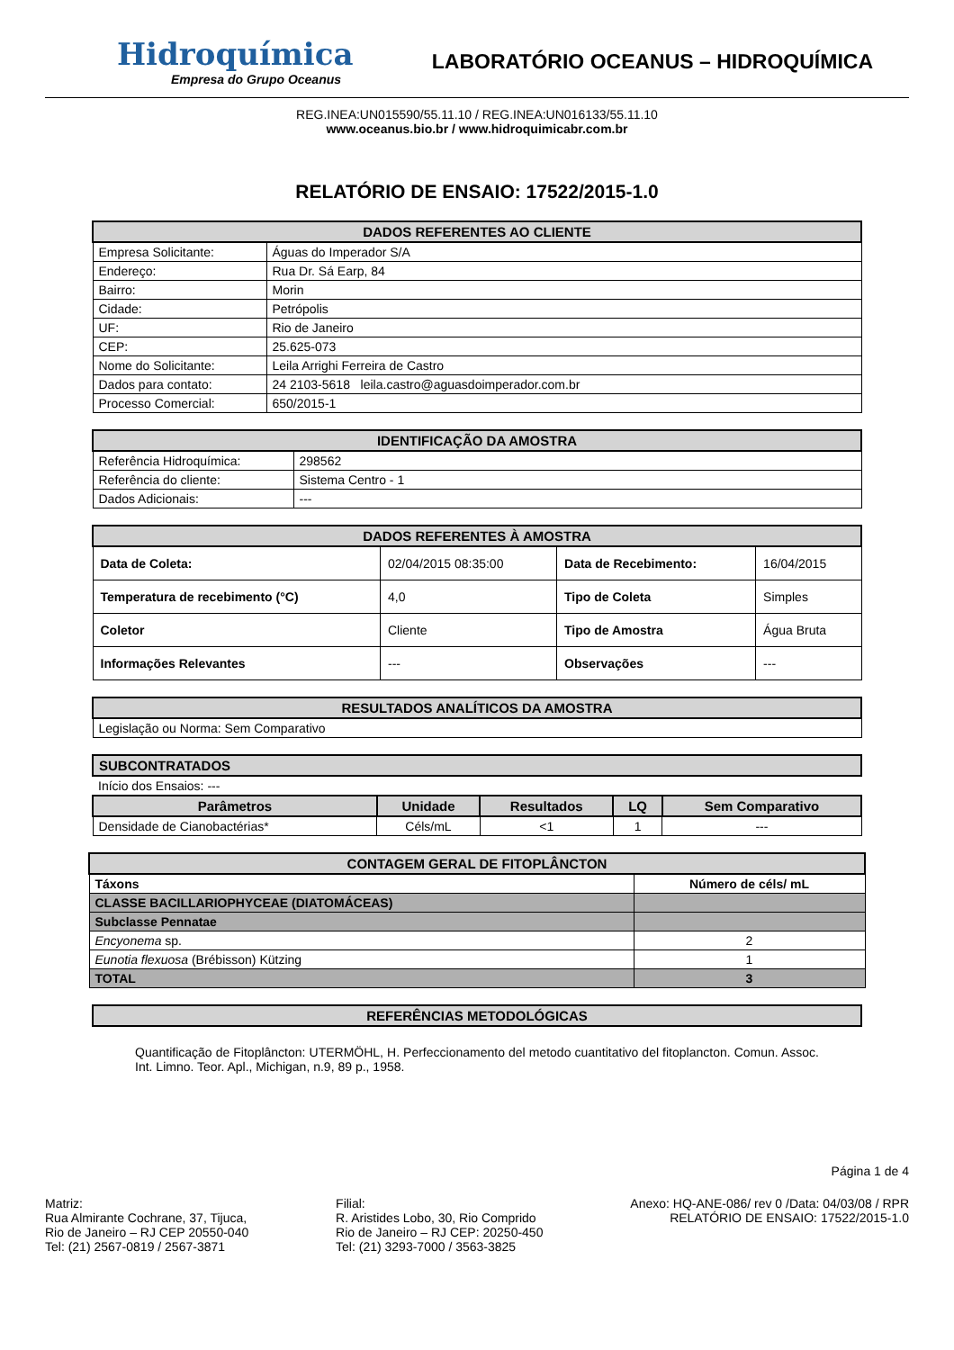Hidroquímica
Empresa do Grupo Oceanus
LABORATÓRIO OCEANUS – HIDROQUÍMICA
REG.INEA:UN015590/55.11.10 / REG.INEA:UN016133/55.11.10
www.oceanus.bio.br / www.hidroquimicabr.com.br
RELATÓRIO DE ENSAIO: 17522/2015-1.0
| DADOS REFERENTES AO CLIENTE | |
| --- | --- |
| Empresa Solicitante: | Águas do Imperador S/A |
| Endereço: | Rua Dr. Sá Earp, 84 |
| Bairro: | Morin |
| Cidade: | Petrópolis |
| UF: | Rio de Janeiro |
| CEP: | 25.625-073 |
| Nome do Solicitante: | Leila Arrighi Ferreira de Castro |
| Dados para contato: | 24 2103-5618 leila.castro@aguasdoimperador.com.br |
| Processo Comercial: | 650/2015-1 |
| IDENTIFICAÇÃO DA AMOSTRA | |
| --- | --- |
| Referência Hidroquímica: | 298562 |
| Referência do cliente: | Sistema Centro - 1 |
| Dados Adicionais: | --- |
| DADOS REFERENTES À AMOSTRA | | | |
| --- | --- | --- | --- |
| Data de Coleta: | 02/04/2015 08:35:00 | Data de Recebimento: | 16/04/2015 |
| Temperatura de recebimento (°C) | 4,0 | Tipo de Coleta | Simples |
| Coletor | Cliente | Tipo de Amostra | Água Bruta |
| Informações Relevantes | --- | Observações | --- |
| RESULTADOS ANALÍTICOS DA AMOSTRA |
| --- |
| Legislação ou Norma: Sem Comparativo |
| SUBCONTRATADOS | | | | |
| --- | --- | --- | --- | --- |
| Início dos Ensaios: --- | | | | |
| Parâmetros | Unidade | Resultados | LQ | Sem Comparativo |
| Densidade de Cianobactérias* | Céls/mL | <1 | 1 | --- |
| CONTAGEM GERAL DE FITOPLÂNCTON | |
| --- | --- |
| Táxons | Número de céls/ mL |
| CLASSE BACILLARIOPHYCEAE (DIATOMÁCEAS) | |
| Subclasse Pennatae | |
| Encyonema sp. | 2 |
| Eunotia flexuosa (Brébisson) Kützing | 1 |
| TOTAL | 3 |
| REFERÊNCIAS METODOLÓGICAS |
| --- |
Quantificação de Fitoplâncton: UTERMÖHL, H. Perfeccionamento del metodo cuantitativo del fitoplancton. Comun. Assoc. Int. Limno. Teor. Apl., Michigan, n.9, 89 p., 1958.
Página 1 de 4
Matriz:
Rua Almirante Cochrane, 37, Tijuca,
Rio de Janeiro – RJ CEP 20550-040
Tel: (21) 2567-0819 / 2567-3871
Filial:
R. Aristides Lobo, 30, Rio Comprido
Rio de Janeiro – RJ CEP: 20250-450
Tel: (21) 3293-7000 / 3563-3825
Anexo: HQ-ANE-086/ rev 0 /Data: 04/03/08 / RPR
RELATÓRIO DE ENSAIO: 17522/2015-1.0